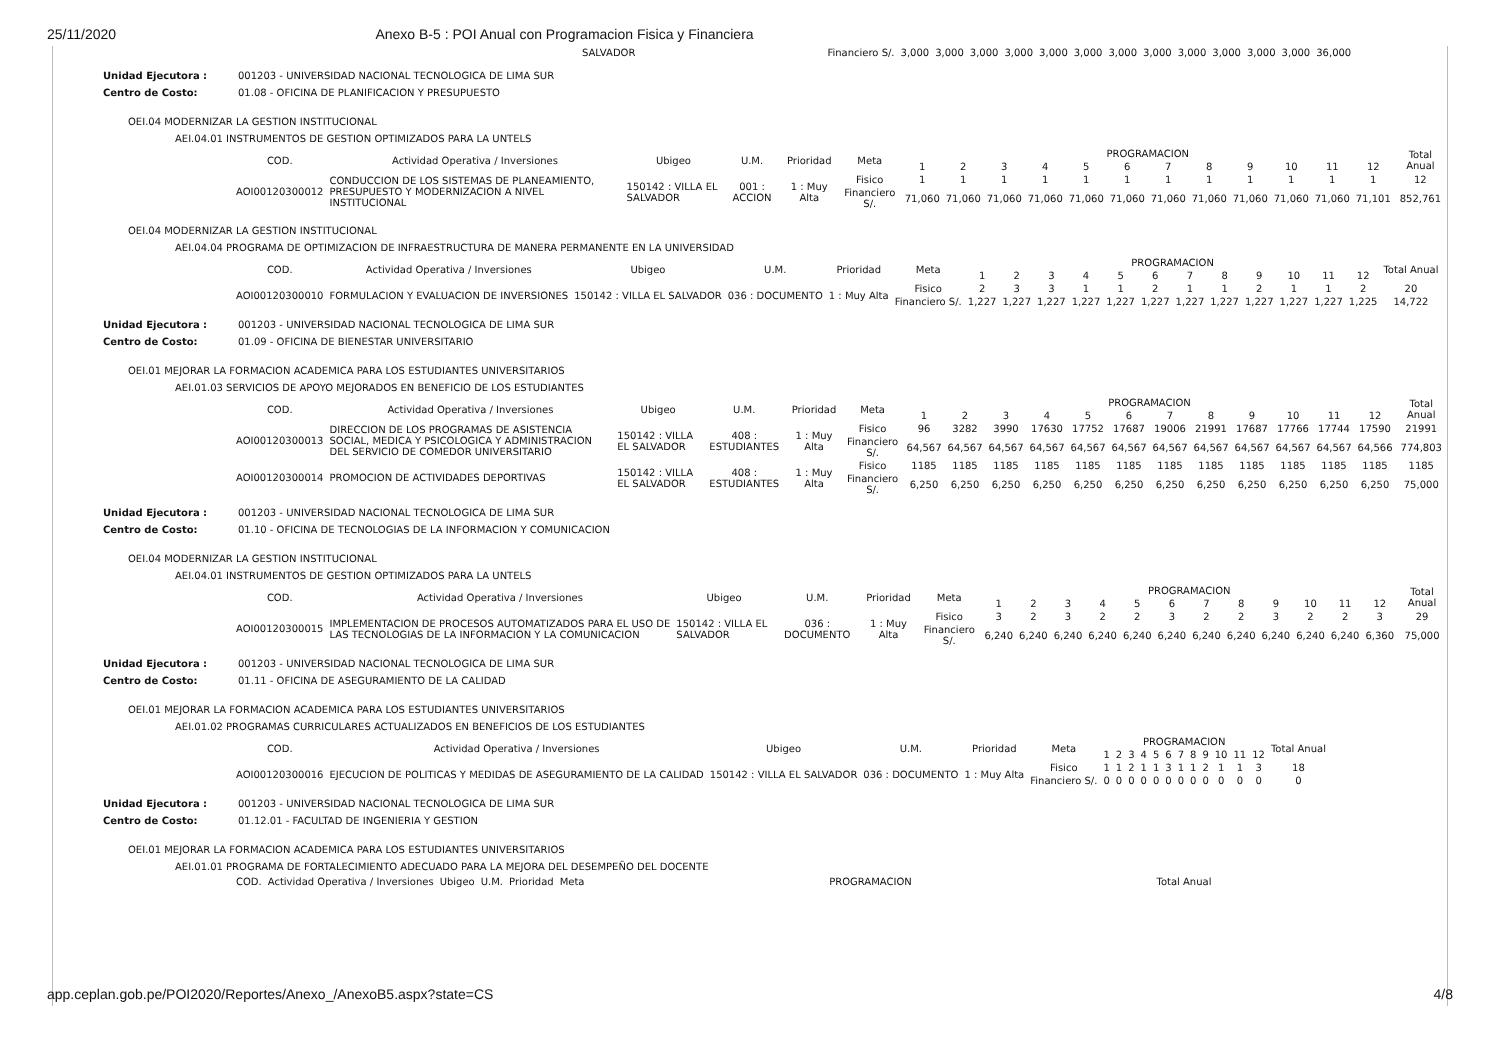25/11/2020 Anexo B-5 : POI Anual con Programacion Fisica y Financiera
| | SALVADOR | | Financiero S/. | 3,000 | 3,000 | 3,000 | 3,000 | 3,000 | 3,000 | 3,000 | 3,000 | 3,000 | 3,000 | 3,000 | 3,000 | 36,000 |
Unidad Ejecutora : 001203 - UNIVERSIDAD NACIONAL TECNOLOGICA DE LIMA SUR Centro de Costo: 01.08 - OFICINA DE PLANIFICACION Y PRESUPUESTO
OEI.04 MODERNIZAR LA GESTION INSTITUCIONAL
AEI.04.01 INSTRUMENTOS DE GESTION OPTIMIZADOS PARA LA UNTELS
| COD. | Actividad Operativa / Inversiones | Ubigeo | U.M. | Prioridad | Meta | PROGRAMACION | | | | | | | | | | | | Total Anual |
| --- | --- | --- | --- | --- | --- | --- | --- | --- | --- | --- | --- | --- | --- | --- | --- | --- | --- | --- |
| | | | | | | 1 | 2 | 3 | 4 | 5 | 6 | 7 | 8 | 9 | 10 | 11 | 12 | |
| AOI00120300012 | CONDUCCION DE LOS SISTEMAS DE PLANEAMIENTO, PRESUPUESTO Y MODERNIZACION A NIVEL INSTITUCIONAL | 150142 : VILLA EL SALVADOR | 001 : ACCION | 1 : Muy Alta | Fisico | 1 | 1 | 1 | 1 | 1 | 1 | 1 | 1 | 1 | 1 | 1 | 1 | 12 |
| | | | | | Financiero S/. | 71,060 | 71,060 | 71,060 | 71,060 | 71,060 | 71,060 | 71,060 | 71,060 | 71,060 | 71,060 | 71,060 | 71,101 | 852,761 |
OEI.04 MODERNIZAR LA GESTION INSTITUCIONAL
AEI.04.04 PROGRAMA DE OPTIMIZACION DE INFRAESTRUCTURA DE MANERA PERMANENTE EN LA UNIVERSIDAD
| COD. | Actividad Operativa / Inversiones | Ubigeo | U.M. | Prioridad | Meta | PROGRAMACION | | | | | | | | | | | | Total Anual |
| --- | --- | --- | --- | --- | --- | --- | --- | --- | --- | --- | --- | --- | --- | --- | --- | --- | --- | --- |
| | | | | | | 1 | 2 | 3 | 4 | 5 | 6 | 7 | 8 | 9 | 10 | 11 | 12 | |
| AOI00120300010 | FORMULACION Y EVALUACION DE INVERSIONES | 150142 : VILLA EL SALVADOR | 036 : DOCUMENTO | 1 : Muy Alta | Fisico | 2 | 3 | 3 | 1 | 1 | 2 | 1 | 1 | 2 | 1 | 1 | 2 | 20 |
| | | | | | Financiero S/. | 1,227 | 1,227 | 1,227 | 1,227 | 1,227 | 1,227 | 1,227 | 1,227 | 1,227 | 1,227 | 1,227 | 1,225 | 14,722 |
Unidad Ejecutora : 001203 - UNIVERSIDAD NACIONAL TECNOLOGICA DE LIMA SUR Centro de Costo: 01.09 - OFICINA DE BIENESTAR UNIVERSITARIO
OEI.01 MEJORAR LA FORMACION ACADEMICA PARA LOS ESTUDIANTES UNIVERSITARIOS
AEI.01.03 SERVICIOS DE APOYO MEJORADOS EN BENEFICIO DE LOS ESTUDIANTES
| COD. | Actividad Operativa / Inversiones | Ubigeo | U.M. | Prioridad | Meta | PROGRAMACION | | | | | | | | | | | | Total Anual |
| --- | --- | --- | --- | --- | --- | --- | --- | --- | --- | --- | --- | --- | --- | --- | --- | --- | --- | --- |
| | | | | | | 1 | 2 | 3 | 4 | 5 | 6 | 7 | 8 | 9 | 10 | 11 | 12 | |
| AOI00120300013 | DIRECCION DE LOS PROGRAMAS DE ASISTENCIA SOCIAL, MEDICA Y PSICOLOGICA Y ADMINISTRACION DEL SERVICIO DE COMEDOR UNIVERSITARIO | 150142 : VILLA EL SALVADOR | 408 : ESTUDIANTES | 1 : Muy Alta | Fisico | 96 | 3282 | 3990 | 17630 | 17752 | 17687 | 19006 | 21991 | 17687 | 17766 | 17744 | 17590 | 21991 |
| | | | | | Financiero S/. | 64,567 | 64,567 | 64,567 | 64,567 | 64,567 | 64,567 | 64,567 | 64,567 | 64,567 | 64,567 | 64,567 | 64,566 | 774,803 |
| AOI00120300014 | PROMOCION DE ACTIVIDADES DEPORTIVAS | 150142 : VILLA EL SALVADOR | 408 : ESTUDIANTES | 1 : Muy Alta | Fisico | 1185 | 1185 | 1185 | 1185 | 1185 | 1185 | 1185 | 1185 | 1185 | 1185 | 1185 | 1185 | 1185 |
| | | | | | Financiero S/. | 6,250 | 6,250 | 6,250 | 6,250 | 6,250 | 6,250 | 6,250 | 6,250 | 6,250 | 6,250 | 6,250 | 6,250 | 75,000 |
Unidad Ejecutora : 001203 - UNIVERSIDAD NACIONAL TECNOLOGICA DE LIMA SUR Centro de Costo: 01.10 - OFICINA DE TECNOLOGIAS DE LA INFORMACION Y COMUNICACION
OEI.04 MODERNIZAR LA GESTION INSTITUCIONAL
AEI.04.01 INSTRUMENTOS DE GESTION OPTIMIZADOS PARA LA UNTELS
| COD. | Actividad Operativa / Inversiones | Ubigeo | U.M. | Prioridad | Meta | PROGRAMACION | | | | | | | | | | | | Total Anual |
| --- | --- | --- | --- | --- | --- | --- | --- | --- | --- | --- | --- | --- | --- | --- | --- | --- | --- | --- |
| | | | | | | 1 | 2 | 3 | 4 | 5 | 6 | 7 | 8 | 9 | 10 | 11 | 12 | |
| AOI00120300015 | IMPLEMENTACION DE PROCESOS AUTOMATIZADOS PARA EL USO DE LAS TECNOLOGIAS DE LA INFORMACION Y LA COMUNICACION | 150142 : VILLA EL SALVADOR | 036 : DOCUMENTO | 1 : Muy Alta | Fisico | 3 | 2 | 3 | 2 | 2 | 3 | 2 | 2 | 3 | 2 | 2 | 3 | 29 |
| | | | | | Financiero S/. | 6,240 | 6,240 | 6,240 | 6,240 | 6,240 | 6,240 | 6,240 | 6,240 | 6,240 | 6,240 | 6,240 | 6,360 | 75,000 |
Unidad Ejecutora : 001203 - UNIVERSIDAD NACIONAL TECNOLOGICA DE LIMA SUR Centro de Costo: 01.11 - OFICINA DE ASEGURAMIENTO DE LA CALIDAD
OEI.01 MEJORAR LA FORMACION ACADEMICA PARA LOS ESTUDIANTES UNIVERSITARIOS
AEI.01.02 PROGRAMAS CURRICULARES ACTUALIZADOS EN BENEFICIOS DE LOS ESTUDIANTES
| COD. | Actividad Operativa / Inversiones | Ubigeo | U.M. | Prioridad | Meta | PROGRAMACION | | | | | | | | | | | | Total Anual |
| --- | --- | --- | --- | --- | --- | --- | --- | --- | --- | --- | --- | --- | --- | --- | --- | --- | --- | --- |
| | | | | | | 1 | 2 | 3 | 4 | 5 | 6 | 7 | 8 | 9 | 10 | 11 | 12 | |
| AOI00120300016 | EJECUCION DE POLITICAS Y MEDIDAS DE ASEGURAMIENTO DE LA CALIDAD | 150142 : VILLA EL SALVADOR | 036 : DOCUMENTO | 1 : Muy Alta | Fisico | 1 | 1 | 2 | 1 | 1 | 3 | 1 | 1 | 2 | 1 | 1 | 3 | 18 |
| | | | | | Financiero S/. | 0 | 0 | 0 | 0 | 0 | 0 | 0 | 0 | 0 | 0 | 0 | 0 | 0 |
Unidad Ejecutora : 001203 - UNIVERSIDAD NACIONAL TECNOLOGICA DE LIMA SUR Centro de Costo: 01.12.01 - FACULTAD DE INGENIERIA Y GESTION
OEI.01 MEJORAR LA FORMACION ACADEMICA PARA LOS ESTUDIANTES UNIVERSITARIOS
AEI.01.01 PROGRAMA DE FORTALECIMIENTO ADECUADO PARA LA MEJORA DEL DESEMPEÑO DEL DOCENTE
| COD. | Actividad Operativa / Inversiones | Ubigeo | U.M. | Prioridad | Meta | PROGRAMACION | Total Anual |
| --- | --- | --- | --- | --- | --- | --- | --- |
app.ceplan.gob.pe/POI2020/Reportes/Anexo_/AnexoB5.aspx?state=CS 4/8